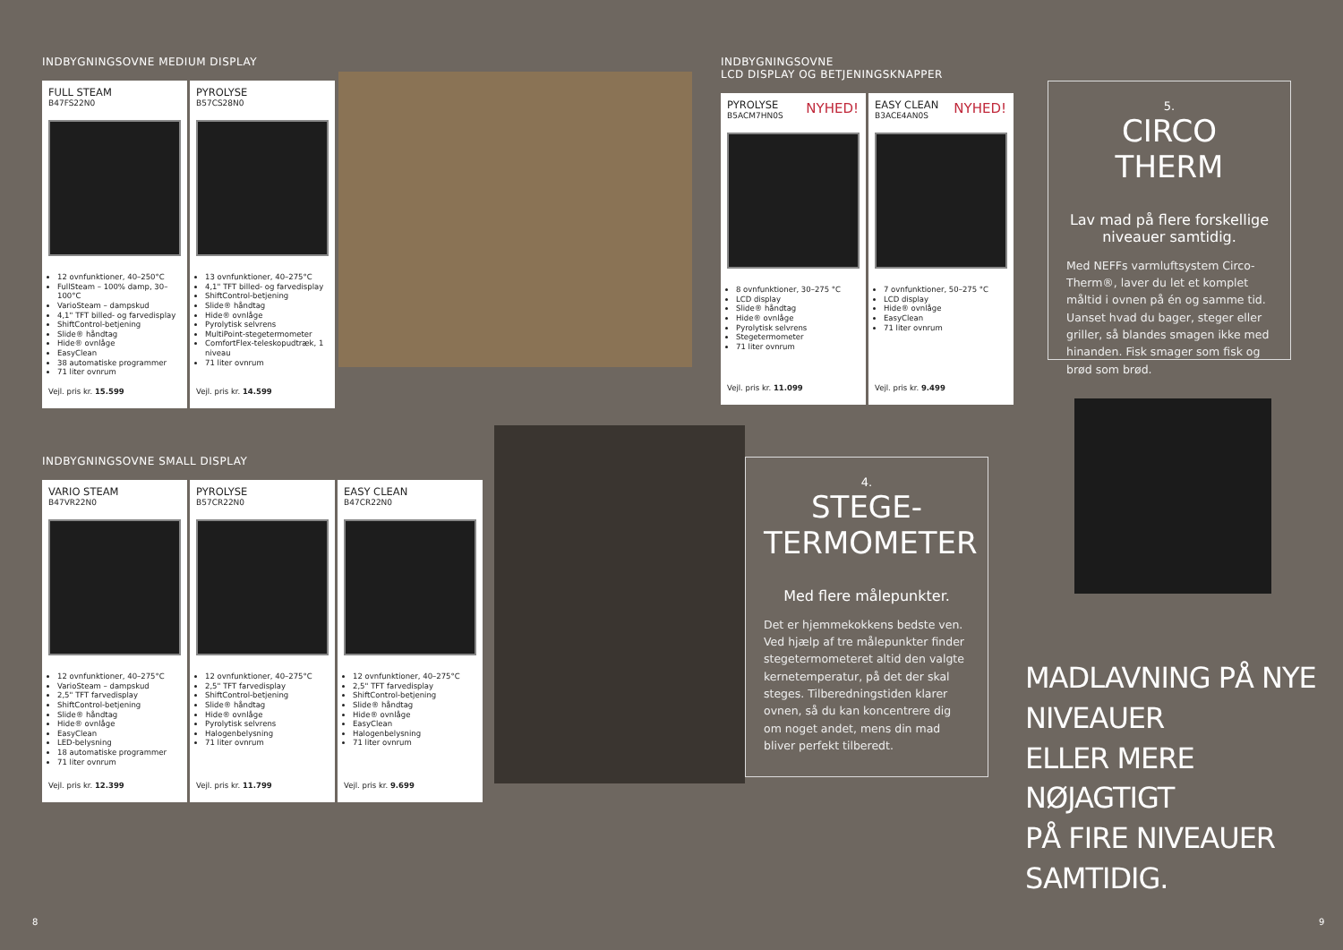INDBYGNINGSOVNE MEDIUM DISPLAY
FULL STEAM
B47FS22N0
12 ovnfunktioner, 40–250°C
FullSteam – 100% damp, 30–100°C
VarioSteam – dampskud
4,1" TFT billed- og farvedisplay
ShiftControl-betjening
Slide® håndtag
Hide® ovnlåge
EasyClean
38 automatiske programmer
71 liter ovnrum
Vejl. pris kr. 15.599
PYROLYSE
B57CS28N0
13 ovnfunktioner, 40–275°C
4,1" TFT billed- og farvedisplay
ShiftControl-betjening
Slide® håndtag
Hide® ovnlåge
Pyrolytisk selvrens
MultiPoint-stegetermometer
ComfortFlex-teleskopudtræk, 1 niveau
71 liter ovnrum
Vejl. pris kr. 14.599
INDBYGNINGSOVNE
LCD DISPLAY OG BETJENINGSKNAPPER
PYROLYSE
NYHED!
B5ACM7HN0S
8 ovnfunktioner, 30–275 °C
LCD display
Slide® håndtag
Hide® ovnlåge
Pyrolytisk selvrens
Stegetermometer
71 liter ovnrum
Vejl. pris kr. 11.099
EASY CLEAN
NYHED!
B3ACE4AN0S
7 ovnfunktioner, 50–275 °C
LCD display
Hide® ovnlåge
EasyClean
71 liter ovnrum
Vejl. pris kr. 9.499
5.
CIRCO THERM
Lav mad på flere forskellige niveauer samtidig.
Med NEFFs varmluftsystem Circo-Therm®, laver du let et komplet måltid i ovnen på én og samme tid. Uanset hvad du bager, steger eller griller, så blandes smagen ikke med hinanden. Fisk smager som fisk og brød som brød.
INDBYGNINGSOVNE SMALL DISPLAY
VARIO STEAM
B47VR22N0
12 ovnfunktioner, 40–275°C
VarioSteam – dampskud
2,5" TFT farvedisplay
ShiftControl-betjening
Slide® håndtag
Hide® ovnlåge
EasyClean
LED-belysning
18 automatiske programmer
71 liter ovnrum
Vejl. pris kr. 12.399
PYROLYSE
B57CR22N0
12 ovnfunktioner, 40–275°C
2,5" TFT farvedisplay
ShiftControl-betjening
Slide® håndtag
Hide® ovnlåge
Pyrolytisk selvrens
Halogenbelysning
71 liter ovnrum
Vejl. pris kr. 11.799
EASY CLEAN
B47CR22N0
12 ovnfunktioner, 40–275°C
2,5" TFT farvedisplay
ShiftControl-betjening
Slide® håndtag
Hide® ovnlåge
EasyClean
Halogenbelysning
71 liter ovnrum
Vejl. pris kr. 9.699
4.
STEGE-
TERMOMETER
Med flere målepunkter.
Det er hjemmekokkens bedste ven. Ved hjælp af tre målepunkter finder stegetermometeret altid den valgte kernetemperatur, på det der skal steges. Tilberedningstiden klarer ovnen, så du kan koncentrere dig om noget andet, mens din mad bliver perfekt tilberedt.
MADLAVNING PÅ NYE NIVEAUER
ELLER MERE NØJAGTIGT
PÅ FIRE NIVEAUER SAMTIDIG.
8 9